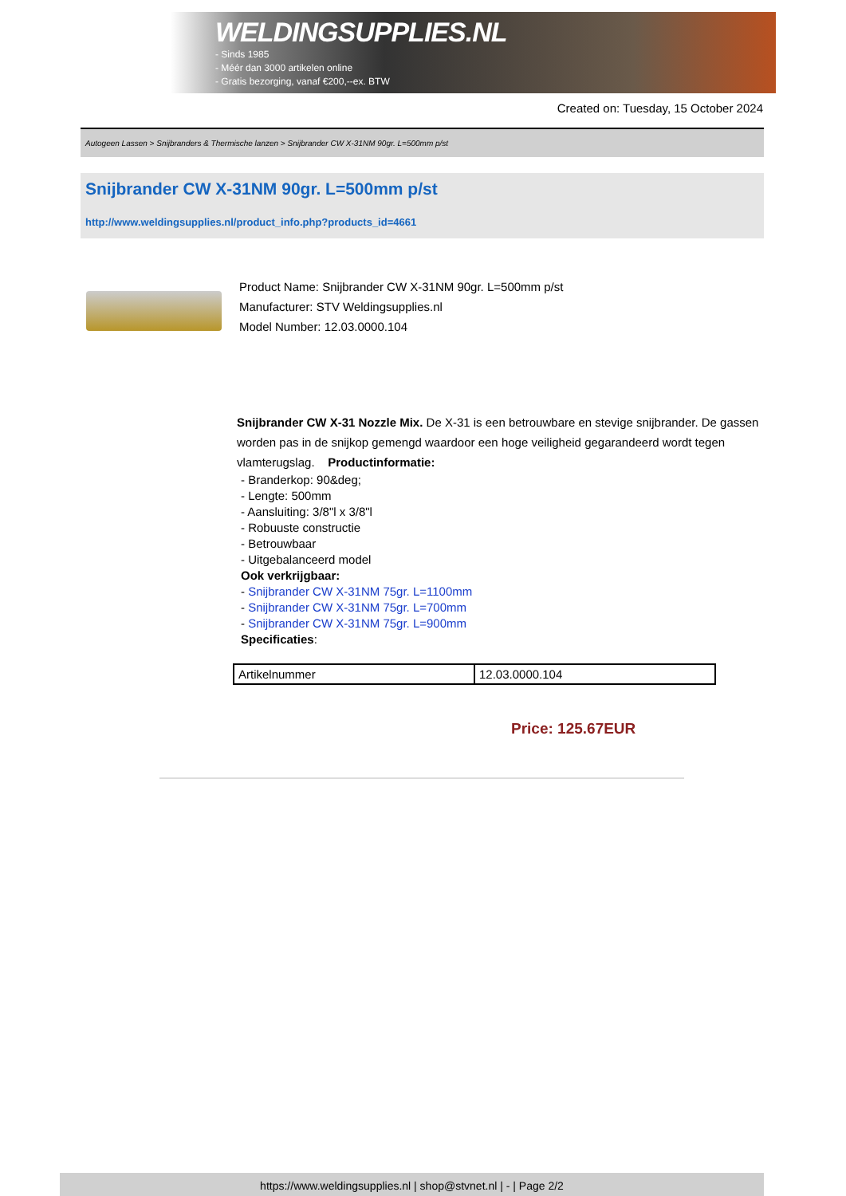WELDINGSUPPLIES.NL
- Sinds 1985
- Méér dan 3000 artikelen online
- Gratis bezorging, vanaf €200,--ex. BTW
Created on: Tuesday, 15 October 2024
Autogeen Lassen > Snijbranders & Thermische lanzen > Snijbrander CW X-31NM 90gr. L=500mm p/st
Snijbrander CW X-31NM 90gr. L=500mm p/st
http://www.weldingsupplies.nl/product_info.php?products_id=4661
Product Name: Snijbrander CW X-31NM 90gr. L=500mm p/st
Manufacturer: STV Weldingsupplies.nl
Model Number: 12.03.0000.104
Snijbrander CW X-31 Nozzle Mix. De X-31 is een betrouwbare en stevige snijbrander. De gassen worden pas in de snijkop gemengd waardoor een hoge veiligheid gegarandeerd wordt tegen vlamterugslag. Productinformatie:
- Branderkop: 90&deg;
- Lengte: 500mm
- Aansluiting: 3/8"l x 3/8"l
- Robuuste constructie
- Betrouwbaar
- Uitgebalanceerd model
Ook verkrijgbaar:
- Snijbrander CW X-31NM 75gr. L=1100mm
- Snijbrander CW X-31NM 75gr. L=700mm
- Snijbrander CW X-31NM 75gr. L=900mm
Specificaties:
| Artikelnummer | 12.03.0000.104 |
Price: 125.67EUR
https://www.weldingsupplies.nl | shop@stvnet.nl | - | Page 2/2